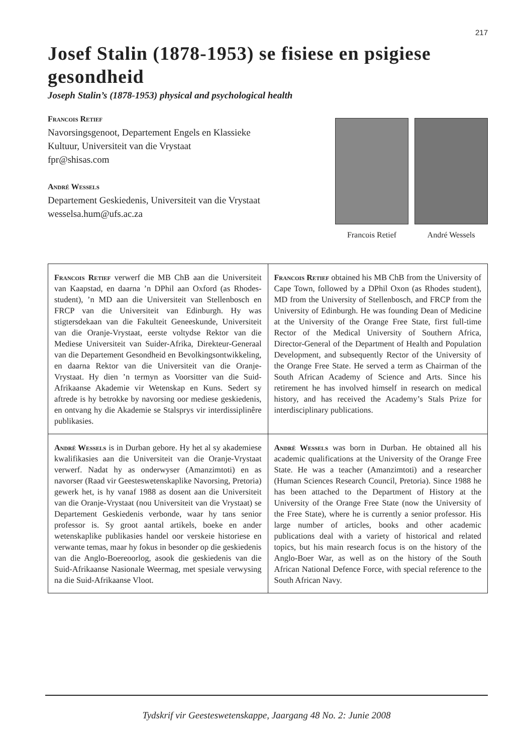217
Josef Stalin (1878-1953) se fisiese en psigiese gesondheid
Joseph Stalin’s (1878-1953) physical and psychological health
Francois Retief
Navorsingsgenoot, Departement Engels en Klassieke
Kultuur, Universiteit van die Vrystaat
fpr@shisas.com
André Wessels
Departement Geskiedenis, Universiteit van die Vrystaat
wesselsa.hum@ufs.ac.za
Francois Retief André Wessels
| Francois Retief verwerf die MB ChB aan die Universiteit van Kaapstad, en daarna ’n DPhil aan Oxford (as Rhodes-student), ’n MD aan die Universiteit van Stellenbosch en FRCP van die Universiteit van Edinburgh. Hy was stigtersdekaan van die Fakulteit Geneeskunde, Universiteit van die Oranje-Vrystaat, eerste voltydse Rektor van die Mediese Universiteit van Suider-Afrika, Direkteur-Generaal van die Departement Gesondheid en Bevolkingsontwikkeling, en daarna Rektor van die Universiteit van die Oranje-Vrystaat. Hy dien ’n termyn as Voorsitter van die Suid-Afrikaanse Akademie vir Wetenskap en Kuns. Sedert sy aftrede is hy betrokke by navorsing oor mediese geskiedenis, en ontvang hy die Akademie se Stalsprys vir interdissiplinêre publikasies. | Francois Retief obtained his MB ChB from the University of Cape Town, followed by a DPhil Oxon (as Rhodes student), MD from the University of Stellenbosch, and FRCP from the University of Edinburgh. He was founding Dean of Medicine at the University of the Orange Free State, first full-time Rector of the Medical University of Southern Africa, Director-General of the Department of Health and Population Development, and subsequently Rector of the University of the Orange Free State. He served a term as Chairman of the South African Academy of Science and Arts. Since his retirement he has involved himself in research on medical history, and has received the Academy’s Stals Prize for interdisciplinary publications. |
| André Wessels is in Durban gebore. Hy het al sy akademiese kwalifikasies aan die Universiteit van die Oranje-Vrystaat verwerf. Nadat hy as onderwyser (Amanzimtoti) en as navorser (Raad vir Geesteswetenskaplike Navorsing, Pretoria) gewerk het, is hy vanaf 1988 as dosent aan die Universiteit van die Oranje-Vrystaat (nou Universiteit van die Vrystaat) se Departement Geskiedenis verbonde, waar hy tans senior professor is. Sy groot aantal artikels, boeke en ander wetenskaplike publikasies handel oor verskeie historiese en verwante temas, maar hy fokus in besonder op die geskiedenis van die Anglo-Boereoorlog, asook die geskiedenis van die Suid-Afrikaanse Nasionale Weermag, met spesiale verwysing na die Suid-Afrikaanse Vloot. | André Wessels was born in Durban. He obtained all his academic qualifications at the University of the Orange Free State. He was a teacher (Amanzimtoti) and a researcher (Human Sciences Research Council, Pretoria). Since 1988 he has been attached to the Department of History at the University of the Orange Free State (now the University of the Free State), where he is currently a senior professor. His large number of articles, books and other academic publications deal with a variety of historical and related topics, but his main research focus is on the history of the Anglo-Boer War, as well as on the history of the South African National Defence Force, with special reference to the South African Navy. |
Tydskrif vir Geesteswetenskappe, Jaargang 48 No. 2: Junie 2008